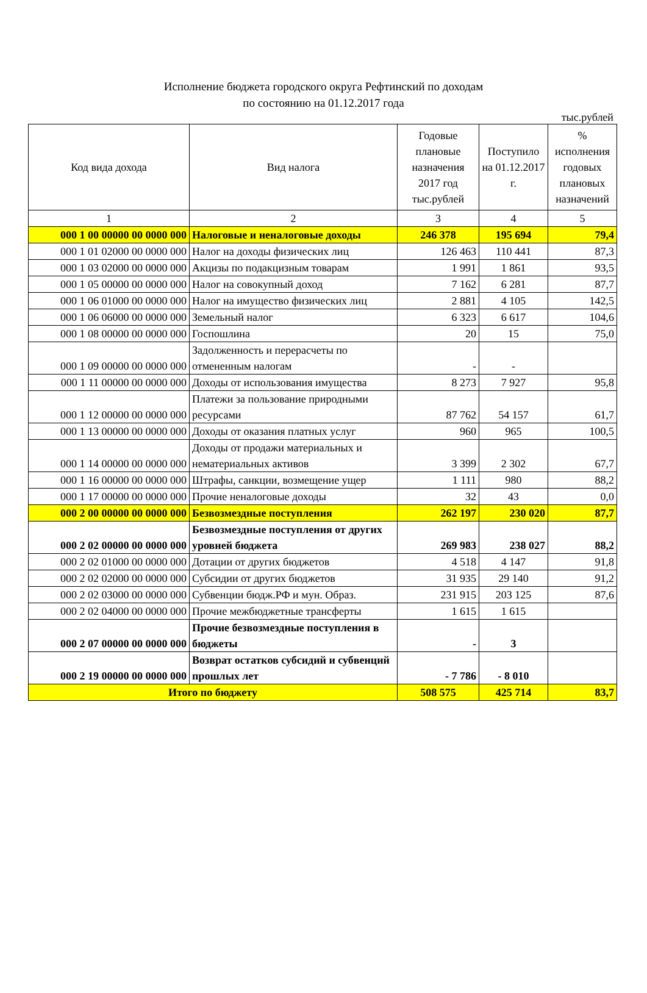Исполнение бюджета городского округа Рефтинский по доходам
по состоянию на 01.12.2017 года
тыс.рублей
| Код вида дохода | Вид налога | Годовые плановые назначения 2017 год тыс.рублей | Поступило на 01.12.2017 г. | % исполнения годовых плановых назначений |
| --- | --- | --- | --- | --- |
| 1 | 2 | 3 | 4 | 5 |
| 000 1 00 00000 00 0000 000 | Налоговые и неналоговые доходы | 246 378 | 195 694 | 79,4 |
| 000 1 01 02000 00 0000 000 | Налог на доходы физических лиц | 126 463 | 110 441 | 87,3 |
| 000 1 03 02000 00 0000 000 | Акцизы по подакцизным товарам | 1 991 | 1 861 | 93,5 |
| 000 1 05 00000 00 0000 000 | Налог на совокупный доход | 7 162 | 6 281 | 87,7 |
| 000 1 06 01000 00 0000 000 | Налог на имущество физических лиц | 2 881 | 4 105 | 142,5 |
| 000 1 06 06000 00 0000 000 | Земельный налог | 6 323 | 6 617 | 104,6 |
| 000 1 08 00000 00 0000 000 | Госпошлина | 20 | 15 | 75,0 |
| 000 1 09 00000 00 0000 000 | Задолженность и перерасчеты по отмененным налогам | - | - | |
| 000 1 11 00000 00 0000 000 | Доходы от использования имущества | 8 273 | 7 927 | 95,8 |
| 000 1 12 00000 00 0000 000 | Платежи за пользование природными ресурсами | 87 762 | 54 157 | 61,7 |
| 000 1 13 00000 00 0000 000 | Доходы от оказания платных услуг | 960 | 965 | 100,5 |
| 000 1 14 00000 00 0000 000 | Доходы от продажи материальных и нематериальных активов | 3 399 | 2 302 | 67,7 |
| 000 1 16 00000 00 0000 000 | Штрафы, санкции, возмещение ущер | 1 111 | 980 | 88,2 |
| 000 1 17 00000 00 0000 000 | Прочие неналоговые доходы | 32 | 43 | 0,0 |
| 000 2 00 00000 00 0000 000 | Безвозмездные поступления | 262 197 | 230 020 | 87,7 |
| 000 2 02 00000 00 0000 000 | Безвозмездные поступления от других уровней бюджета | 269 983 | 238 027 | 88,2 |
| 000 2 02 01000 00 0000 000 | Дотации от других бюджетов | 4 518 | 4 147 | 91,8 |
| 000 2 02 02000 00 0000 000 | Субсидии от других бюджетов | 31 935 | 29 140 | 91,2 |
| 000 2 02 03000 00 0000 000 | Субвенции бюдж.РФ и мун. Образ. | 231 915 | 203 125 | 87,6 |
| 000 2 02 04000 00 0000 000 | Прочие межбюджетные трансферты | 1 615 | 1 615 | |
| 000 2 07 00000 00 0000 000 | Прочие безвозмездные поступления в бюджеты | - | 3 | |
| 000 2 19 00000 00 0000 000 | Возврат остатков субсидий и субвенций прошлых лет | - 7 786 | - 8 010 | |
| Итого по бюджету | | 508 575 | 425 714 | 83,7 |